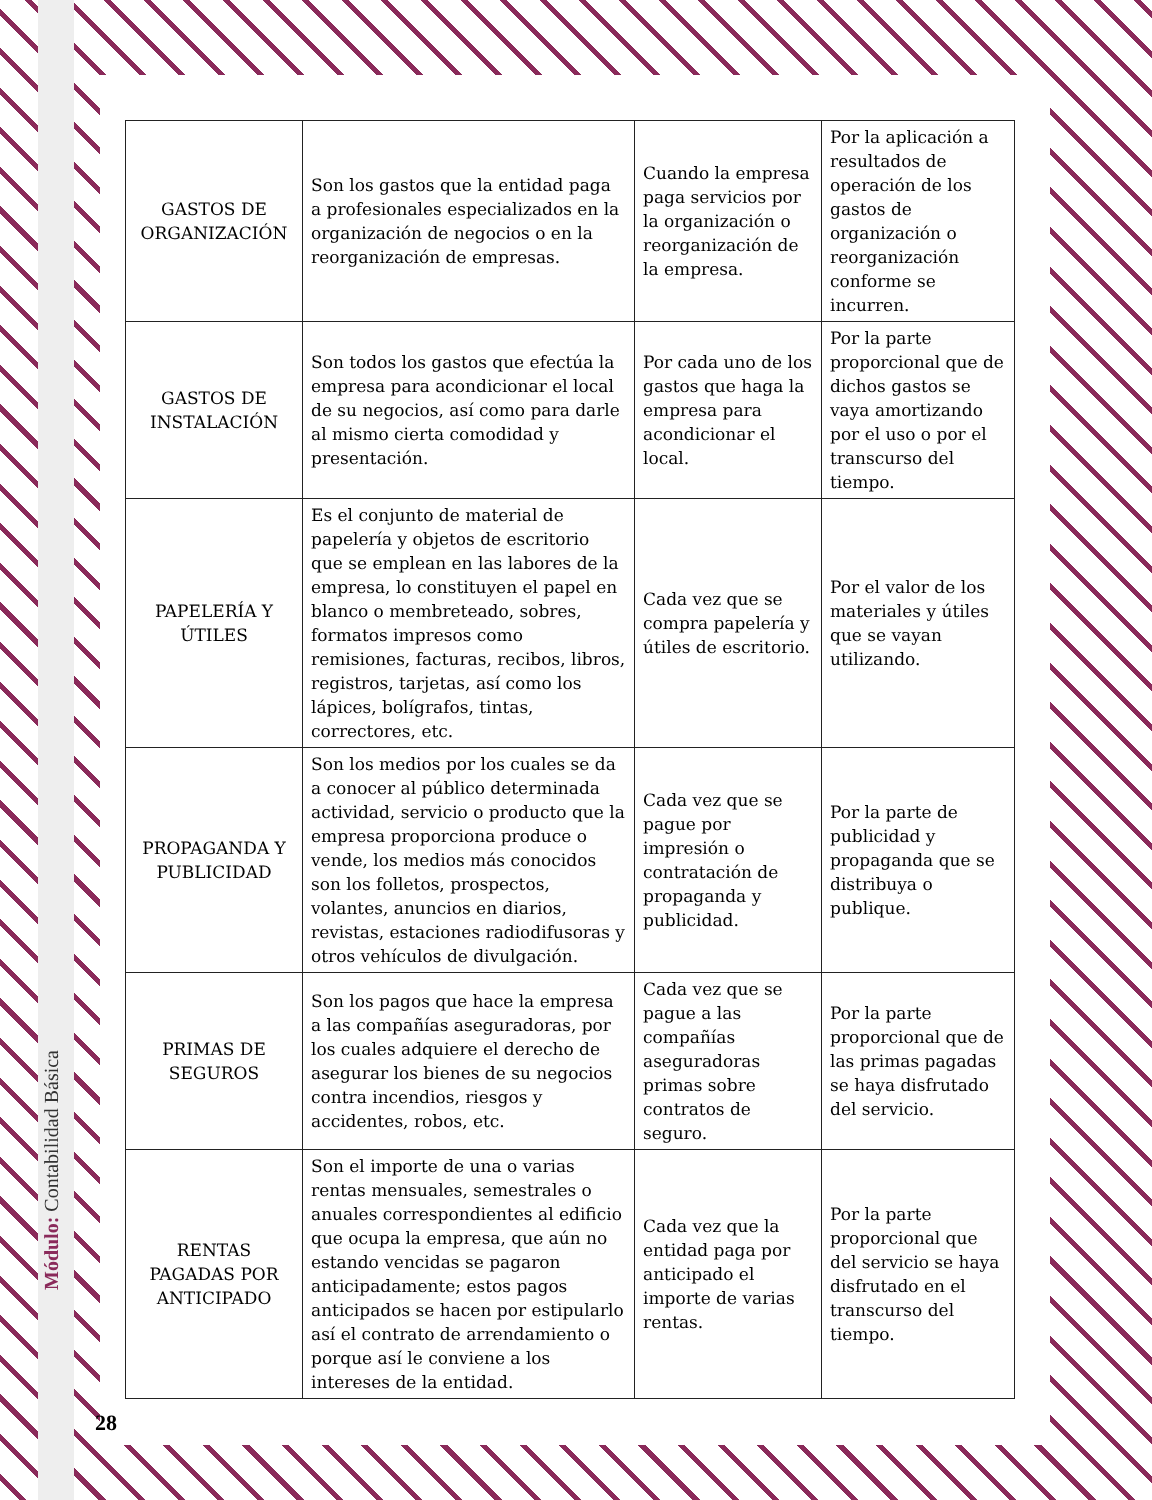Módulo: Contabilidad Básica
| GASTOS DE ORGANIZACIÓN | Son los gastos que la entidad paga a profesionales especializados en la organización de negocios o en la reorganización de empresas. | Cuando la empresa paga servicios por la organización o reorganización de la empresa. | Por la aplicación a resultados de operación de los gastos de organización o reorganización conforme se incurren. |
| GASTOS DE INSTALACIÓN | Son todos los gastos que efectúa la empresa para acondicionar el local de su negocios, así como para darle al mismo cierta comodidad y presentación. | Por cada uno de los gastos que haga la empresa para acondicionar el local. | Por la parte proporcional que de dichos gastos se vaya amortizando por el uso o por el transcurso del tiempo. |
| PAPELERÍA Y ÚTILES | Es el conjunto de material de papelería y objetos de escritorio que se emplean en las labores de la empresa, lo constituyen el papel en blanco o membreteado, sobres, formatos impresos como remisiones, facturas, recibos, libros, registros, tarjetas, así como los lápices, bolígrafos, tintas, correctores, etc. | Cada vez que se compra papelería y útiles de escritorio. | Por el valor de los materiales y útiles que se vayan utilizando. |
| PROPAGANDA Y PUBLICIDAD | Son los medios por los cuales se da a conocer al público determinada actividad, servicio o producto que la empresa proporciona produce o vende, los medios más conocidos son los folletos, prospectos, volantes, anuncios en diarios, revistas, estaciones radiodifusoras y otros vehículos de divulgación. | Cada vez que se pague por impresión o contratación de propaganda y publicidad. | Por la parte de publicidad y propaganda que se distribuya o publique. |
| PRIMAS DE SEGUROS | Son los pagos que hace la empresa a las compañías aseguradoras, por los cuales adquiere el derecho de asegurar los bienes de su negocios contra incendios, riesgos y accidentes, robos, etc. | Cada vez que se pague a las compañías aseguradoras primas sobre contratos de seguro. | Por la parte proporcional que de las primas pagadas se haya disfrutado del servicio. |
| RENTAS PAGADAS POR ANTICIPADO | Son el importe de una o varias rentas mensuales, semestrales o anuales correspondientes al edificio que ocupa la empresa, que aún no estando vencidas se pagaron anticipadamente; estos pagos anticipados se hacen por estipularlo así el contrato de arrendamiento o porque así le conviene a los intereses de la entidad. | Cada vez que la entidad paga por anticipado el importe de varias rentas. | Por la parte proporcional que del servicio se haya disfrutado en el transcurso del tiempo. |
28